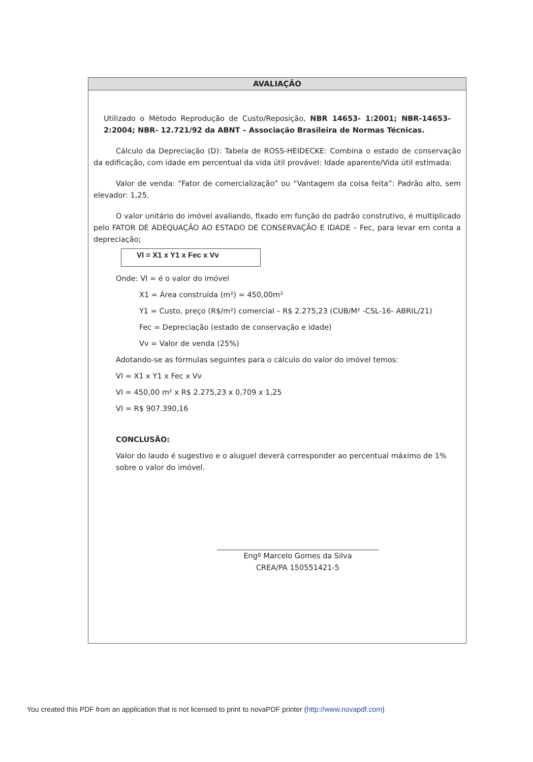AVALIAÇÃO
Utilizado o Método Reprodução de Custo/Reposição, NBR 14653- 1:2001; NBR-14653-2:2004; NBR- 12.721/92 da ABNT – Associação Brasileira de Normas Técnicas.
Cálculo da Depreciação (D): Tabela de ROSS-HEIDECKE: Combina o estado de conservação da edificação, com idade em percentual da vida útil provável: Idade aparente/Vida útil estimada:
Valor de venda: “Fator de comercialização” ou “Vantagem da coisa feita”: Padrão alto, sem elevador: 1,25.
O valor unitário do imóvel avaliando, fixado em função do padrão construtivo, é multiplicado pelo FATOR DE ADEQUAÇÃO AO ESTADO DE CONSERVAÇÃO E IDADE – Fec, para levar em conta a depreciação;
VI = X1 x Y1 x Fec x Vv
Onde: VI = é o valor do imóvel
X1 = Área construída (m²) = 450,00m²
Y1 = Custo, preço (R$/m²) comercial – R$ 2.275,23 (CUB/M² -CSL-16- ABRIL/21)
Fec = Depreciação (estado de conservação e idade)
Vv = Valor de venda (25%)
Adotando-se as fórmulas seguintes para o cálculo do valor do imóvel temos:
VI = X1 x Y1 x Fec x Vv
VI = 450,00 m² x R$ 2.275,23 x 0,709 x 1,25
VI = R$ 907.390,16
CONCLUSÃO:
Valor do laudo é sugestivo e o aluguel deverá corresponder ao percentual máximo de 1% sobre o valor do imóvel.
Engº Marcelo Gomes da Silva
CREA/PA 150551421-5
You created this PDF from an application that is not licensed to print to novaPDF printer (http://www.novapdf.com)